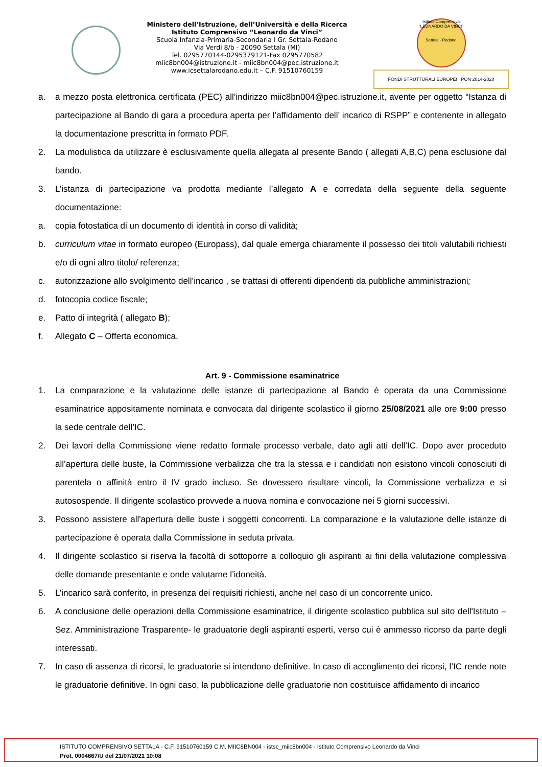Ministero dell’Istruzione, dell’Università e della Ricerca
Istituto Comprensivo “Leonardo da Vinci”
Scuola Infanzia-Primaria-Secondaria I Gr. Settala-Rodano
Via Verdi 8/b - 20090 Settala (MI)
Tel. 0295770144-0295379121-Fax 0295770582
miic8bn004@istruzione.it - miic8bn004@pec.istruzione.it
www.icsettalarodano.edu.it – C.F. 91510760159
Istituto Comprensivo
“LEONARDO DA VINCI”
Settala - Rodano
FONDI STRUTTURALI EUROPEI PON 2014-2020
a. a mezzo posta elettronica certificata (PEC) all’indirizzo miic8bn004@pec.istruzione.it, avente per oggetto “Istanza di partecipazione al Bando di gara a procedura aperta per l’affidamento dell’ incarico di RSPP” e contenente in allegato la documentazione prescritta in formato PDF.
2. La modulistica da utilizzare è esclusivamente quella allegata al presente Bando ( allegati A,B,C) pena esclusione dal bando.
3. L’istanza di partecipazione va prodotta mediante l’allegato A e corredata della seguente della seguente documentazione:
a. copia fotostatica di un documento di identità in corso di validità;
b. curriculum vitae in formato europeo (Europass), dal quale emerga chiaramente il possesso dei titoli valutabili richiesti e/o di ogni altro titolo/ referenza;
c. autorizzazione allo svolgimento dell’incarico , se trattasi di offerenti dipendenti da pubbliche amministrazioni;
d. fotocopia codice fiscale;
e. Patto di integrità ( allegato B);
f. Allegato C – Offerta economica.
Art. 9 - Commissione esaminatrice
1. La comparazione e la valutazione delle istanze di partecipazione al Bando è operata da una Commissione esaminatrice appositamente nominata e convocata dal dirigente scolastico il giorno 25/08/2021 alle ore 9:00 presso la sede centrale dell’IC.
2. Dei lavori della Commissione viene redatto formale processo verbale, dato agli atti dell’IC. Dopo aver proceduto all’apertura delle buste, la Commissione verbalizza che tra la stessa e i candidati non esistono vincoli conosciuti di parentela o affinità entro il IV grado incluso. Se dovessero risultare vincoli, la Commissione verbalizza e si autosospende. Il dirigente scolastico provvede a nuova nomina e convocazione nei 5 giorni successivi.
3. Possono assistere all'apertura delle buste i soggetti concorrenti. La comparazione e la valutazione delle istanze di partecipazione è operata dalla Commissione in seduta privata.
4. Il dirigente scolastico si riserva la facoltà di sottoporre a colloquio gli aspiranti ai fini della valutazione complessiva delle domande presentante e onde valutarne l’idoneità.
5. L’incarico sarà conferito, in presenza dei requisiti richiesti, anche nel caso di un concorrente unico.
6. A conclusione delle operazioni della Commissione esaminatrice, il dirigente scolastico pubblica sul sito dell'Istituto – Sez. Amministrazione Trasparente- le graduatorie degli aspiranti esperti, verso cui è ammesso ricorso da parte degli interessati.
7. In caso di assenza di ricorsi, le graduatorie si intendono definitive. In caso di accoglimento dei ricorsi, l’IC rende note le graduatorie definitive. In ogni caso, la pubblicazione delle graduatorie non costituisce affidamento di incarico
ISTITUTO COMPRENSIVO SETTALA - C.F. 91510760159 C.M. MIIC8BN004 - istsc_miic8bn004 - Istituto Comprensivo Leonardo da Vinci
Prot. 0004667/U del 21/07/2021 10:08